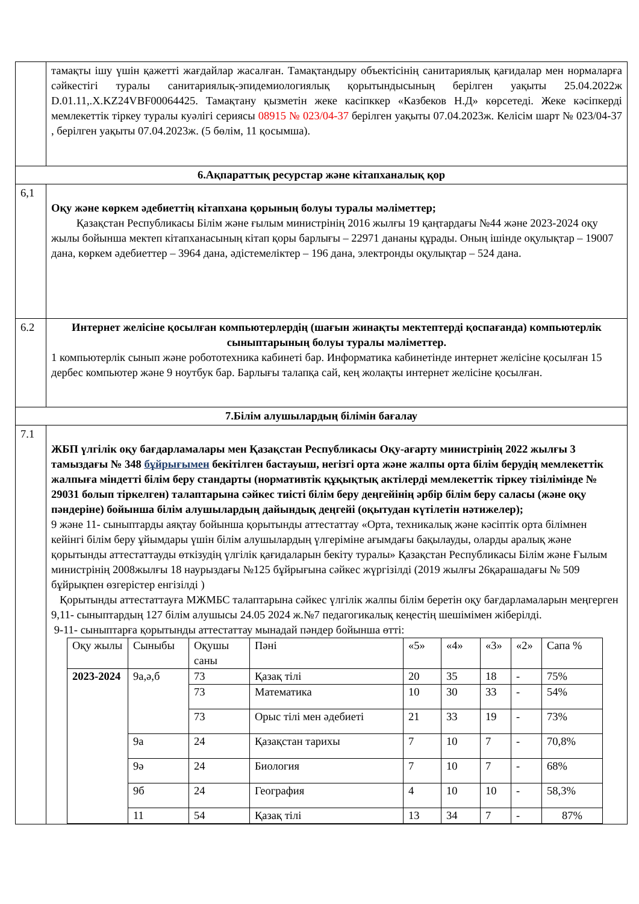| | тамақты ішу үшін қажетті жағдайлар жасалған. Тамақтандыру объектісінің санитариялық қағидалар мен нормаларға сәйкестігі туралы санитариялық-эпидемиологиялық қорытындысының берілген уақыты 25.04.2022ж D.01.11,.X.KZ24VBF00064425. Тамақтану қызметін жеке касіпккер «Казбеков Н.Д» көрсетеді. Жеке кәсіпкерді мемлекеттік тіркеу туралы куәлігі сериясы 08915 № 023/04-37 берілген уақыты 07.04.2023ж. Келісім шарт № 023/04-37 , берілген уақыты 07.04.2023ж. (5 бөлім, 11 қосымша). |
| 6.Ақпараттық ресурстар және кітапханалық қор | |
| 6,1 | Оқу және көркем әдебиеттің кітапхана қорының болуы туралы мәліметтер; Қазақстан Республикасы Білім және ғылым министрінің 2016 жылғы 19 қаңтардағы №44 және 2023-2024 оқу жылы бойынша мектеп кітапханасының кітап қоры барлығы – 22971 дананы құрады. Оның ішінде оқулықтар – 19007 дана, көркем әдебиеттер – 3964 дана, әдістемеліктер – 196 дана, электронды оқулықтар – 524 дана. |
| 6.2 | Интернет желісіне қосылған компьютерлердің (шағын жинақты мектептерді қоспағанда) компьютерлік сыныптарының болуы туралы мәліметтер. 1 компьютерлік сынып және робототехника кабинеті бар. Информатика кабинетінде интернет желісіне қосылған 15 дербес компьютер және 9 ноутбук бар. Барлығы талапқа сай, кең жолақты интернет желісіне қосылған. |
| 7.Білім алушылардың білімін бағалау | |
| 7.1 | ЖБП үлгілік оқу бағдарламалары мен Қазақстан Республикасы Оқу-ағарту министрінің 2022 жылғы 3 тамыздағы № 348 бұйрығымен бекітілген бастауыш, негізгі орта және жалпы орта білім берудің мемлекеттік жалпыға міндетті білім беру стандарты (нормативтік құқықтық актілерді мемлекеттік тіркеу тізілімінде № 29031 болып тіркелген) талаптарына сәйкес тиісті білім беру деңгейінің әрбір білім беру саласы (және оқу пәндеріне) бойынша білім алушылардың дайындық деңгейі (оқытудан күтілетін нәтижелер); 9 және 11- сыныптарды аяқтау бойынша қорытынды аттестаттау «Орта, техникалық және кәсіптік орта білімнен кейінгі білім беру ұйымдары үшін білім алушылардың үлгеріміне ағымдағы бақылауды, оларды аралық және қорытынды аттестаттауды өткізудің үлгілік қағидаларын бекіту туралы» Қазақстан Республикасы Білім және Ғылым министрінің 2008жылғы 18 наурыздағы №125 бұйрығына сәйкес жүргізілді (2019 жылғы 26қарашадағы № 509 бұйрықпен өзгерістер енгізілді ) Қорытынды аттестаттауға МЖМБС талаптарына сәйкес үлгілік жалпы білім беретін оқу бағдарламаларын меңгерген 9,11- сыныптардың 127 білім алушысы 24.05 2024 ж.№7 педагогикалық кеңестің шешімімен жіберілді. 9-11- сыныптарға қорытынды аттестаттау мынадай пәндер бойынша өтті: / Оқу жылы / Сыныбы / Оқушы саны / Пәні / «5» / «4» / «3» / «2» / Сапа % / / 2023-2024 / 9а,ә,б / 73 / Қазақ тілі / 20 / 35 / 18 / - / 75% / / / / 73 / Математика / 10 / 30 / 33 / - / 54% / / / / 73 / Орыс тілі мен әдебиеті / 21 / 33 / 19 / - / 73% / / / 9а / 24 / Қазақстан тарихы / 7 / 10 / 7 / - / 70,8% / / / 9ә / 24 / Биология / 7 / 10 / 7 / - / 68% / / / 9б / 24 / География / 4 / 10 / 10 / - / 58,3% / / / 11 / 54 / Қазақ тілі / 13 / 34 / 7 / - / 87% / |